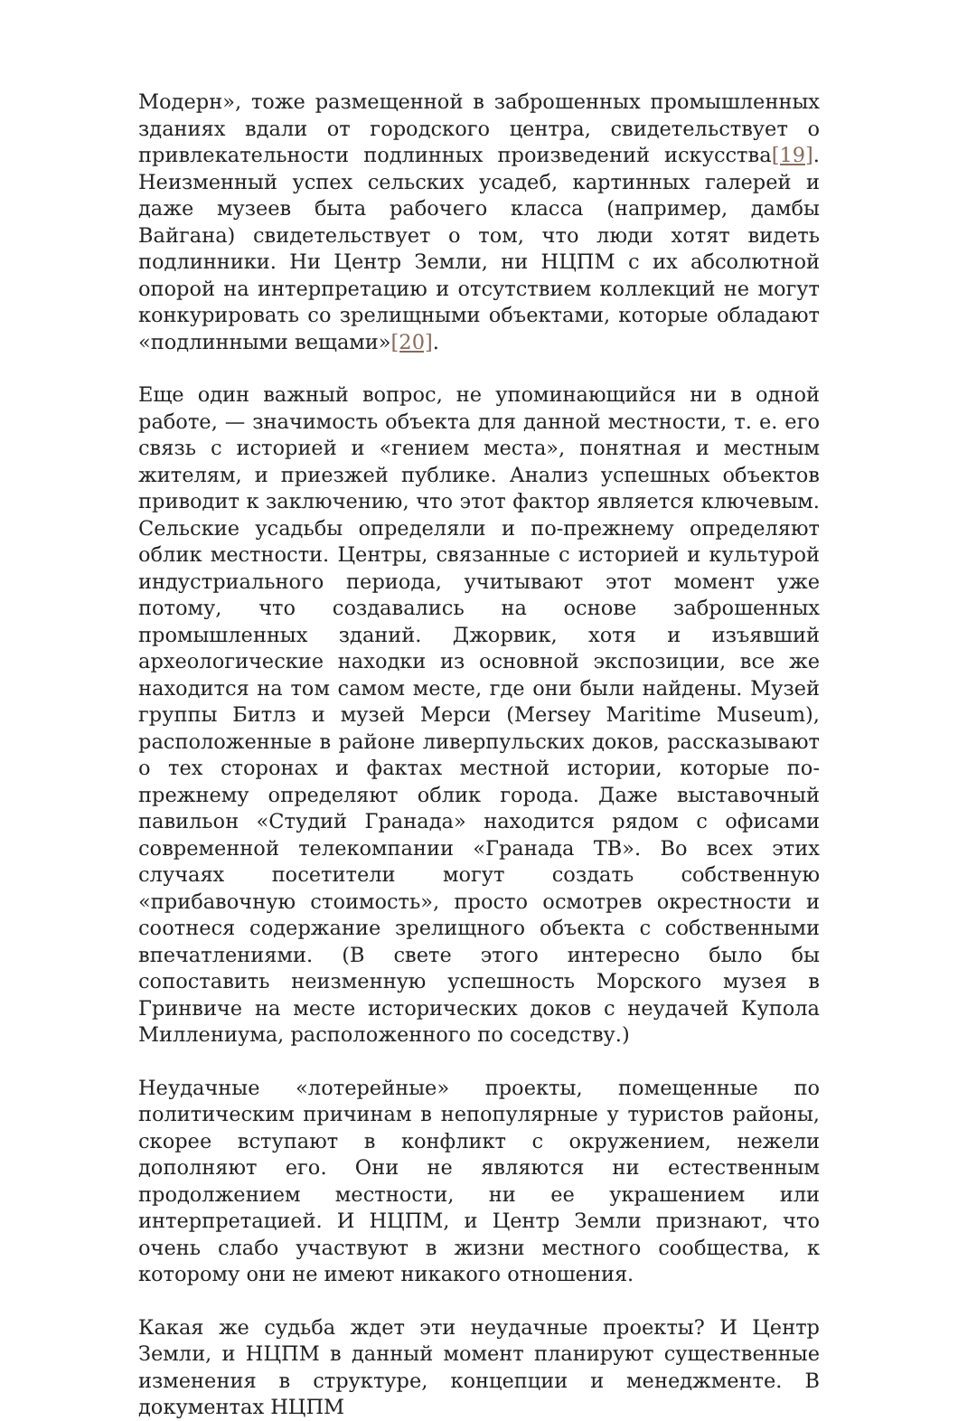Модерн», тоже размещенной в заброшенных промышленных зданиях вдали от городского центра, свидетельствует о привлекательности подлинных произведений искусства[19]. Неизменный успех сельских усадеб, картинных галерей и даже музеев быта рабочего класса (например, дамбы Вайгана) свидетельствует о том, что люди хотят видеть подлинники. Ни Центр Земли, ни НЦПМ с их абсолютной опорой на интерпретацию и отсутствием коллекций не могут конкурировать со зрелищными объектами, которые обладают «подлинными вещами»[20].
Еще один важный вопрос, не упоминающийся ни в одной работе, — значимость объекта для данной местности, т. е. его связь с историей и «гением места», понятная и местным жителям, и приезжей публике. Анализ успешных объектов приводит к заключению, что этот фактор является ключевым. Сельские усадьбы определяли и по-прежнему определяют облик местности. Центры, связанные с историей и культурой индустриального периода, учитывают этот момент уже потому, что создавались на основе заброшенных промышленных зданий. Джорвик, хотя и изъявший археологические находки из основной экспозиции, все же находится на том самом месте, где они были найдены. Музей группы Битлз и музей Мерси (Mersey Maritime Museum), расположенные в районе ливерпульских доков, рассказывают о тех сторонах и фактах местной истории, которые по-прежнему определяют облик города. Даже выставочный павильон «Студий Гранада» находится рядом с офисами современной телекомпании «Гранада ТВ». Во всех этих случаях посетители могут создать собственную «прибавочную стоимость», просто осмотрев окрестности и соотнеся содержание зрелищного объекта с собственными впечатлениями. (В свете этого интересно было бы сопоставить неизменную успешность Морского музея в Гринвиче на месте исторических доков с неудачей Купола Миллениума, расположенного по соседству.)
Неудачные «лотерейные» проекты, помещенные по политическим причинам в непопулярные у туристов районы, скорее вступают в конфликт с окружением, нежели дополняют его. Они не являются ни естественным продолжением местности, ни ее украшением или интерпретацией. И НЦПМ, и Центр Земли признают, что очень слабо участвуют в жизни местного сообщества, к которому они не имеют никакого отношения.
Какая же судьба ждет эти неудачные проекты? И Центр Земли, и НЦПМ в данный момент планируют существенные изменения в структуре, концепции и менеджменте. В документах НЦПМ